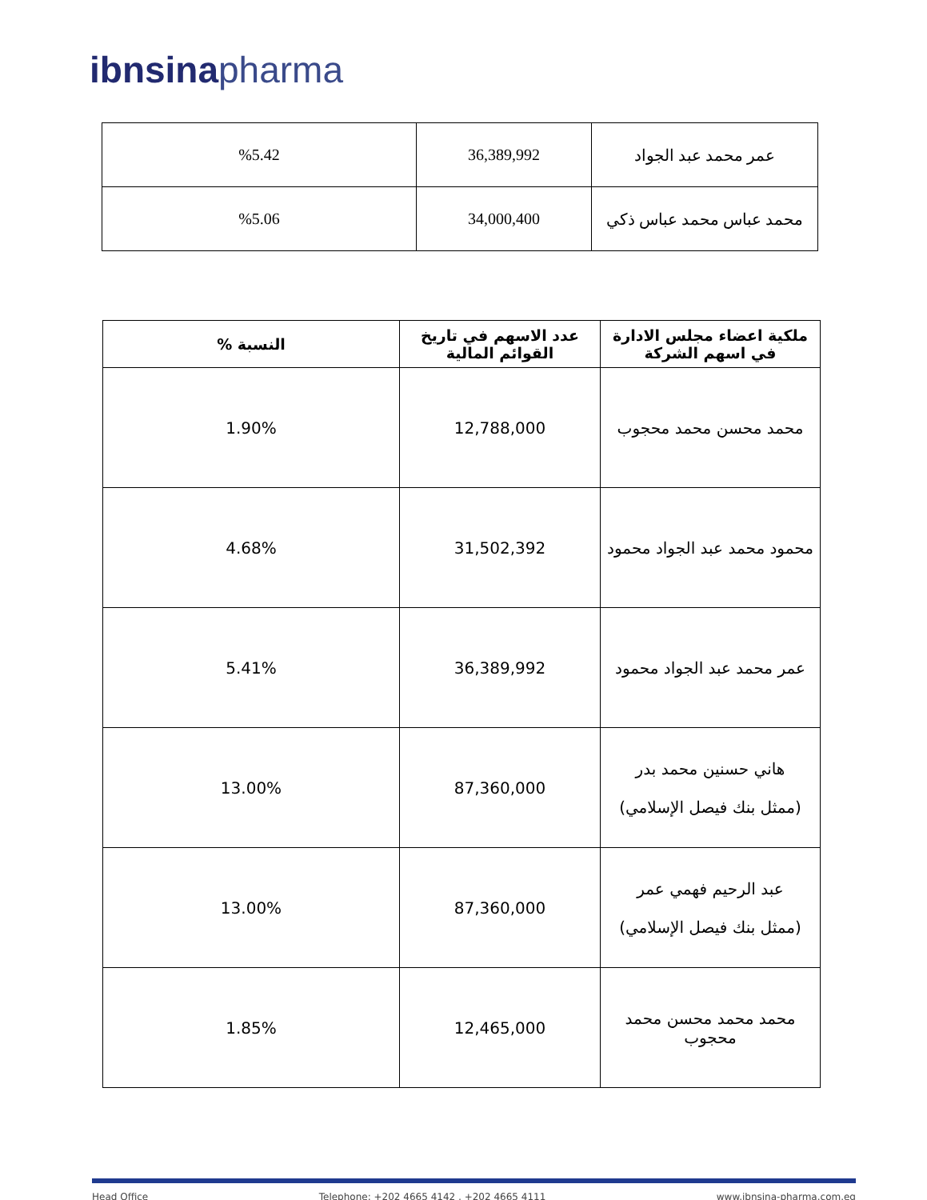ibnsina pharma
| عمر محمد عبد الجواد | 36,389,992 | %5.42 |
| محمد عباس محمد عباس ذكي | 34,000,400 | %5.06 |
| ملكية اعضاء مجلس الادارة في اسهم الشركة | عدد الاسهم في تاريخ القوائم المالية | النسبة % |
| --- | --- | --- |
| محمد محسن محمد محجوب | 12,788,000 | 1.90% |
| محمود محمد عبد الجواد محمود | 31,502,392 | 4.68% |
| عمر محمد عبد الجواد محمود | 36,389,992 | 5.41% |
| هاني حسنين محمد بدر (ممثل بنك فيصل الإسلامي) | 87,360,000 | 13.00% |
| عبد الرحيم فهمي عمر (ممثل بنك فيصل الإسلامي) | 87,360,000 | 13.00% |
| محمد محمد محسن محمد محجوب | 12,465,000 | 1.85% |
Head Office Telephone: +202 4665 4142 , +202 4665 4111 www.ibnsina-pharma.com.eg